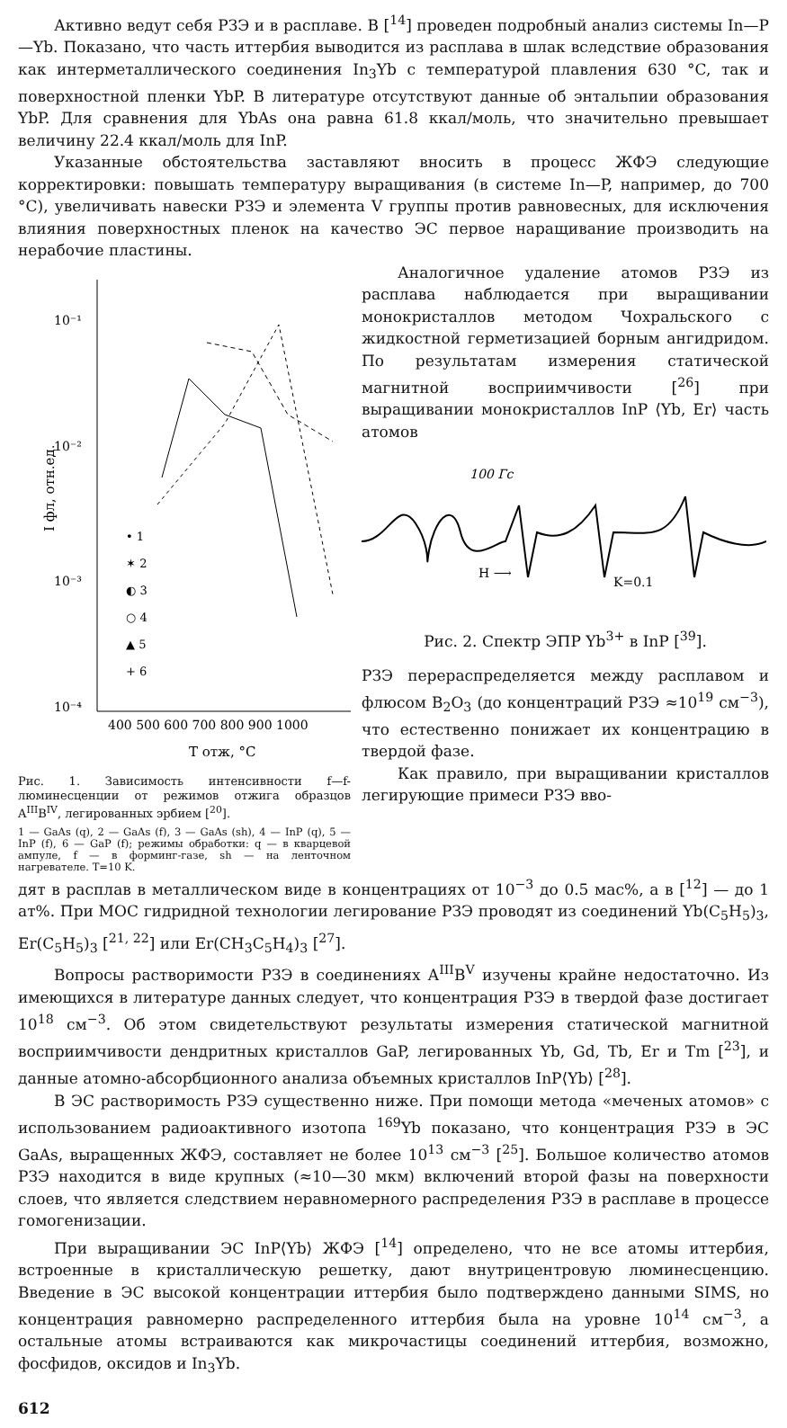Активно ведут себя РЗЭ и в расплаве. В [<sup>14</sup>] проведен подробный анализ системы In—P—Yb. Показано, что часть иттербия выводится из расплава в шлак вследствие образования как интерметаллического соединения In<sub>3</sub>Yb с температурой плавления 630 °C, так и поверхностной пленки YbP. В литературе отсутствуют данные об энтальпии образования YbP. Для сравнения для YbAs она равна 61.8 ккал/моль, что значительно превышает величину 22.4 ккал/моль для InP.
Указанные обстоятельства заставляют вносить в процесс ЖФЭ следующие корректировки: повышать температуру выращивания (в системе In—P, например, до 700 °C), увеличивать навески РЗЭ и элемента V группы против равновесных, для исключения влияния поверхностных пленок на качество ЭС первое наращивание производить на нерабочие пластины.
10⁻¹
10⁻²
10⁻³
10⁻⁴
I фл, отн.ед.
400 500 600 700 800 900 1000
T отж, °C
• 1
✶ 2
◐ 3
○ 4
▲ 5
+ 6
Рис. 1. Зависимость интенсивности f—f-люминесценции от режимов отжига образцов A<sup>III</sup>B<sup>IV</sup>, легированных эрбием [<sup>20</sup>].
1 — GaAs (q), 2 — GaAs (f), 3 — GaAs (sh), 4 — InP (q), 5 — InP (f), 6 — GaP (f); режимы обработки: q — в кварцевой ампуле, f — в форминг-газе, sh — на ленточном нагревателе. T=10 K.
Аналогичное удаление атомов РЗЭ из расплава наблюдается при выращивании монокристаллов методом Чохральского с жидкостной герметизацией борным ангидридом. По результатам измерения статической магнитной восприимчивости [<sup>26</sup>] при выращивании монокристаллов InP ⟨Yb, Er⟩ часть атомов
100 Гс
H ⟶
K=0.1
Рис. 2. Спектр ЭПР Yb<sup>3+</sup> в InP [<sup>39</sup>].
РЗЭ перераспределяется между расплавом и флюсом B<sub>2</sub>O<sub>3</sub> (до концентраций РЗЭ ≈10<sup>19</sup> см<sup>−3</sup>), что естественно понижает их концентрацию в твердой фазе.
Как правило, при выращивании кристаллов легирующие примеси РЗЭ вво-
дят в расплав в металлическом виде в концентрациях от 10<sup>−3</sup> до 0.5 мас%, а в [<sup>12</sup>] — до 1 ат%. При МОС гидридной технологии легирование РЗЭ проводят из соединений Yb(C<sub>5</sub>H<sub>5</sub>)<sub>3</sub>, Er(C<sub>5</sub>H<sub>5</sub>)<sub>3</sub> [<sup>21, 22</sup>] или Er(CH<sub>3</sub>C<sub>5</sub>H<sub>4</sub>)<sub>3</sub> [<sup>27</sup>].
Вопросы растворимости РЗЭ в соединениях A<sup>III</sup>B<sup>V</sup> изучены крайне недостаточно. Из имеющихся в литературе данных следует, что концентрация РЗЭ в твердой фазе достигает 10<sup>18</sup> см<sup>−3</sup>. Об этом свидетельствуют результаты измерения статической магнитной восприимчивости дендритных кристаллов GaP, легированных Yb, Gd, Tb, Er и Tm [<sup>23</sup>], и данные атомно-абсорбционного анализа объемных кристаллов InP⟨Yb⟩ [<sup>28</sup>].
В ЭС растворимость РЗЭ существенно ниже. При помощи метода «меченых атомов» с использованием радиоактивного изотопа <sup>169</sup>Yb показано, что концентрация РЗЭ в ЭС GaAs, выращенных ЖФЭ, составляет не более 10<sup>13</sup> см<sup>−3</sup> [<sup>25</sup>]. Большое количество атомов РЗЭ находится в виде крупных (≈10—30 мкм) включений второй фазы на поверхности слоев, что является следствием неравномерного распределения РЗЭ в расплаве в процессе гомогенизации.
При выращивании ЭС InP⟨Yb⟩ ЖФЭ [<sup>14</sup>] определено, что не все атомы иттербия, встроенные в кристаллическую решетку, дают внутрицентровую люминесценцию. Введение в ЭС высокой концентрации иттербия было подтверждено данными SIMS, но концентрация равномерно распределенного иттербия была на уровне 10<sup>14</sup> см<sup>−3</sup>, а остальные атомы встраиваются как микрочастицы соединений иттербия, возможно, фосфидов, оксидов и In<sub>3</sub>Yb.
612